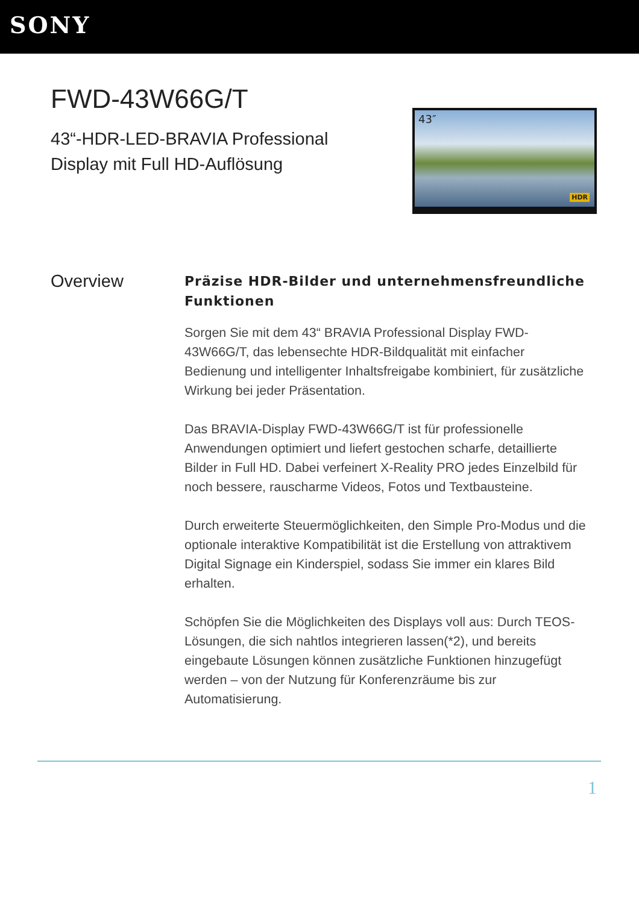SONY
FWD-43W66G/T
43“-HDR-LED-BRAVIA Professional Display mit Full HD-Auflösung
43″
HDR
Overview
Präzise HDR-Bilder und unternehmensfreundliche Funktionen
Sorgen Sie mit dem 43“ BRAVIA Professional Display FWD-43W66G/T, das lebensechte HDR-Bildqualität mit einfacher Bedienung und intelligenter Inhaltsfreigabe kombiniert, für zusätzliche Wirkung bei jeder Präsentation.
Das BRAVIA-Display FWD-43W66G/T ist für professionelle Anwendungen optimiert und liefert gestochen scharfe, detaillierte Bilder in Full HD. Dabei verfeinert X-Reality PRO jedes Einzelbild für noch bessere, rauscharme Videos, Fotos und Textbausteine.
Durch erweiterte Steuermöglichkeiten, den Simple Pro-Modus und die optionale interaktive Kompatibilität ist die Erstellung von attraktivem Digital Signage ein Kinderspiel, sodass Sie immer ein klares Bild erhalten.
Schöpfen Sie die Möglichkeiten des Displays voll aus: Durch TEOS-Lösungen, die sich nahtlos integrieren lassen(*2), und bereits eingebaute Lösungen können zusätzliche Funktionen hinzugefügt werden – von der Nutzung für Konferenzräume bis zur Automatisierung.
1